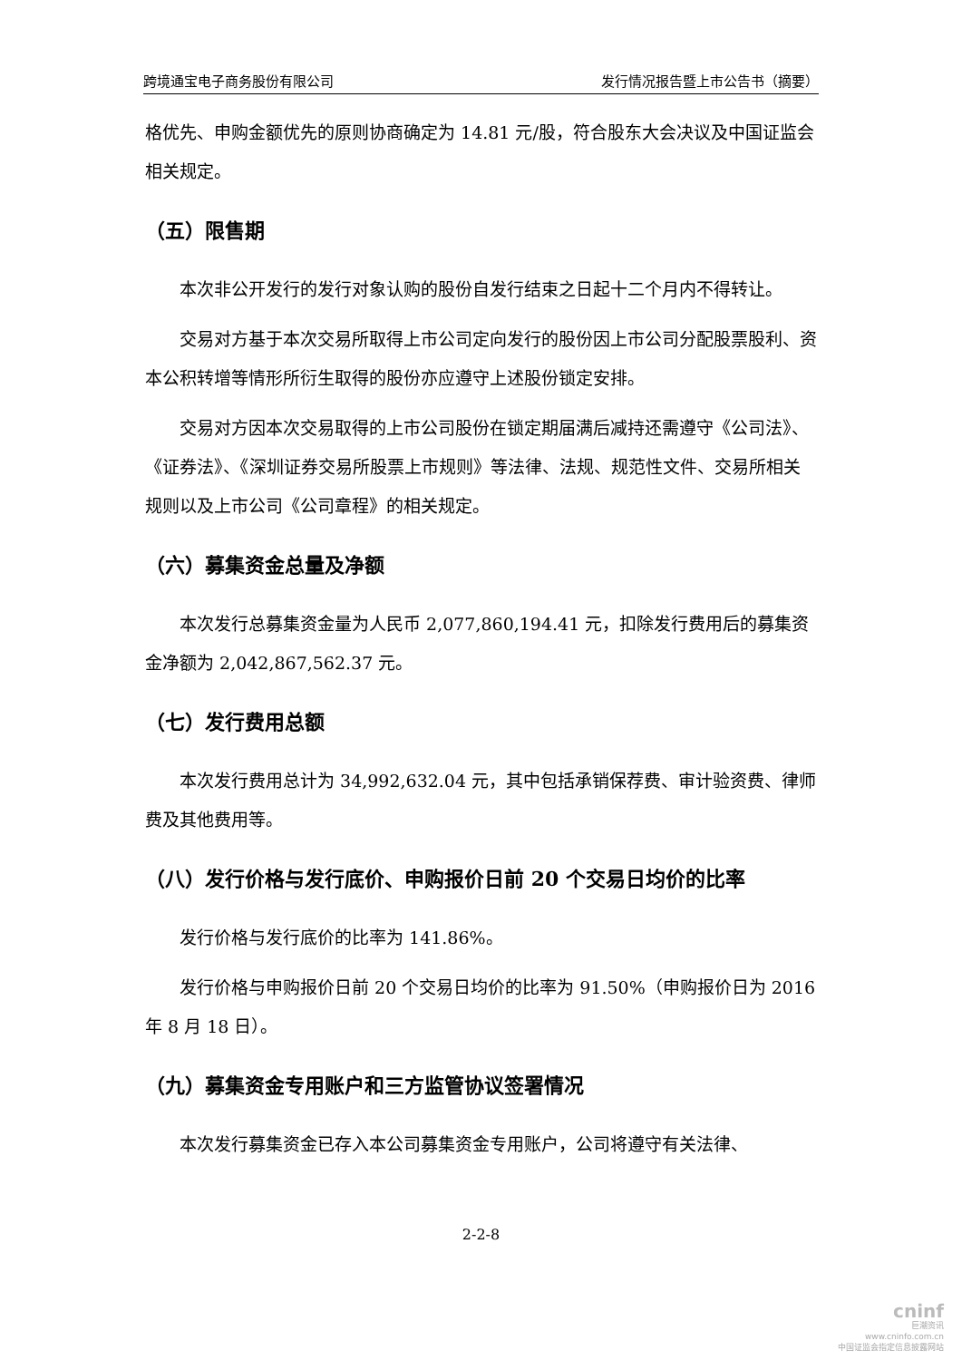跨境通宝电子商务股份有限公司 发行情况报告暨上市公告书（摘要）
格优先、申购金额优先的原则协商确定为 14.81 元/股，符合股东大会决议及中国证监会相关规定。
（五）限售期
本次非公开发行的发行对象认购的股份自发行结束之日起十二个月内不得转让。
交易对方基于本次交易所取得上市公司定向发行的股份因上市公司分配股票股利、资本公积转增等情形所衍生取得的股份亦应遵守上述股份锁定安排。
交易对方因本次交易取得的上市公司股份在锁定期届满后减持还需遵守《公司法》、《证券法》、《深圳证券交易所股票上市规则》等法律、法规、规范性文件、交易所相关规则以及上市公司《公司章程》的相关规定。
（六）募集资金总量及净额
本次发行总募集资金量为人民币 2,077,860,194.41 元，扣除发行费用后的募集资金净额为 2,042,867,562.37 元。
（七）发行费用总额
本次发行费用总计为 34,992,632.04 元，其中包括承销保荐费、审计验资费、律师费及其他费用等。
（八）发行价格与发行底价、申购报价日前 20 个交易日均价的比率
发行价格与发行底价的比率为 141.86%。
发行价格与申购报价日前 20 个交易日均价的比率为 91.50%（申购报价日为 2016 年 8 月 18 日）。
（九）募集资金专用账户和三方监管协议签署情况
本次发行募集资金已存入本公司募集资金专用账户，公司将遵守有关法律、
2-2-8
cninf
巨潮资讯
www.cninfo.com.cn
中国证监会指定信息披露网站